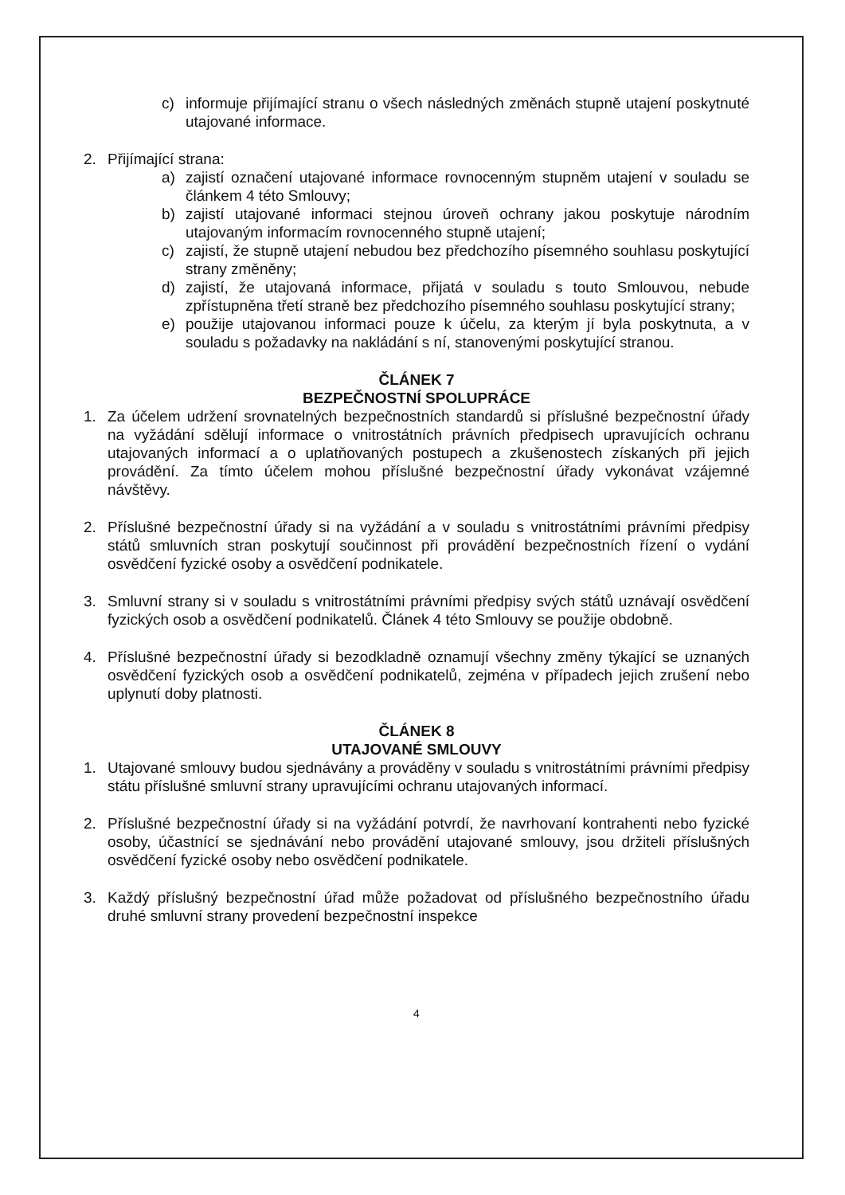c) informuje přijímající stranu o všech následných změnách stupně utajení poskytnuté utajované informace.
2. Přijímající strana:
a) zajistí označení utajované informace rovnocenným stupněm utajení v souladu se článkem 4 této Smlouvy;
b) zajistí utajované informaci stejnou úroveň ochrany jakou poskytuje národním utajovaným informacím rovnocenného stupně utajení;
c) zajistí, že stupně utajení nebudou bez předchozího písemného souhlasu poskytující strany změněny;
d) zajistí, že utajovaná informace, přijatá v souladu s touto Smlouvou, nebude zpřístupněna třetí straně bez předchozího písemného souhlasu poskytující strany;
e) použije utajovanou informaci pouze k účelu, za kterým jí byla poskytnuta, a v souladu s požadavky na nakládání s ní, stanovenými poskytující stranou.
ČLÁNEK 7
BEZPEČNOSTNÍ SPOLUPRÁCE
1. Za účelem udržení srovnatelných bezpečnostních standardů si příslušné bezpečnostní úřady na vyžádání sdělují informace o vnitrostátních právních předpisech upravujících ochranu utajovaných informací a o uplatňovaných postupech a zkušenostech získaných při jejich provádění. Za tímto účelem mohou příslušné bezpečnostní úřady vykonávat vzájemné návštěvy.
2. Příslušné bezpečnostní úřady si na vyžádání a v souladu s vnitrostátními právními předpisy států smluvních stran poskytují součinnost při provádění bezpečnostních řízení o vydání osvědčení fyzické osoby a osvědčení podnikatele.
3. Smluvní strany si v souladu s vnitrostátními právními předpisy svých států uznávají osvědčení fyzických osob a osvědčení podnikatelů. Článek 4 této Smlouvy se použije obdobně.
4. Příslušné bezpečnostní úřady si bezodkladně oznamují všechny změny týkající se uznaných osvědčení fyzických osob a osvědčení podnikatelů, zejména v případech jejich zrušení nebo uplynutí doby platnosti.
ČLÁNEK 8
UTAJOVANÉ SMLOUVY
1. Utajované smlouvy budou sjednávány a prováděny v souladu s vnitrostátními právními předpisy státu příslušné smluvní strany upravujícími ochranu utajovaných informací.
2. Příslušné bezpečnostní úřady si na vyžádání potvrdí, že navrhovaní kontrahenti nebo fyzické osoby, účastnící se sjednávání nebo provádění utajované smlouvy, jsou držiteli příslušných osvědčení fyzické osoby nebo osvědčení podnikatele.
3. Každý příslušný bezpečnostní úřad může požadovat od příslušného bezpečnostního úřadu druhé smluvní strany provedení bezpečnostní inspekce
4